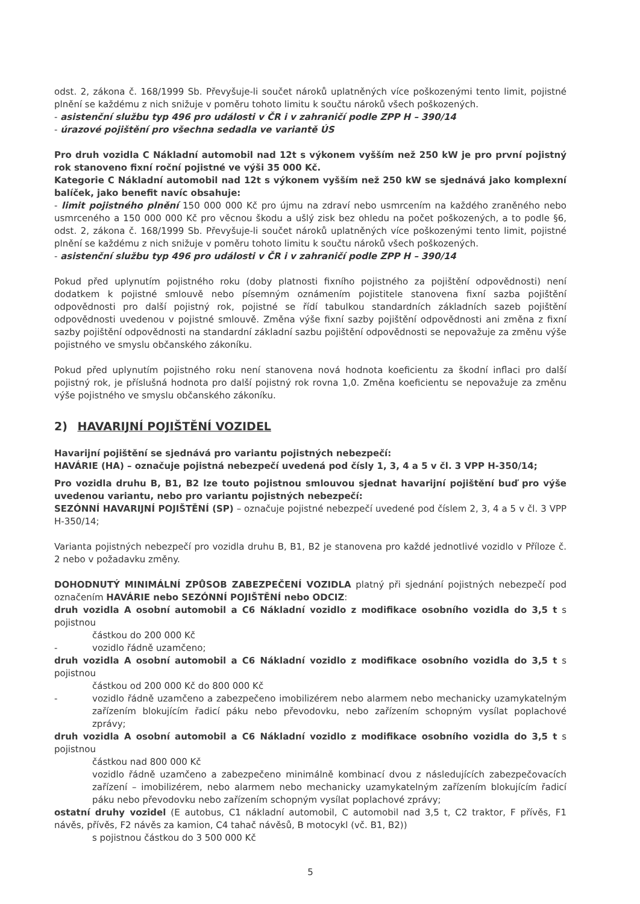odst. 2, zákona č. 168/1999 Sb. Převyšuje-li součet nároků uplatněných více poškozenými tento limit, pojistné plnění se každému z nich snižuje v poměru tohoto limitu k součtu nároků všech poškozených.
- asistenční službu typ 496 pro události v ČR i v zahraničí podle ZPP H – 390/14
- úrazové pojištění pro všechna sedadla ve variantě ÚS
Pro druh vozidla C Nákladní automobil nad 12t s výkonem vyšším než 250 kW je pro první pojistný rok stanoveno fixní roční pojistné ve výši 35 000 Kč.
Kategorie C Nákladní automobil nad 12t s výkonem vyšším než 250 kW se sjednává jako komplexní balíček, jako benefit navíc obsahuje:
- limit pojistného plnění 150 000 000 Kč pro újmu na zdraví nebo usmrcením na každého zraněného nebo usmrceného a 150 000 000 Kč pro věcnou škodu a ušlý zisk bez ohledu na počet poškozených, a to podle §6, odst. 2, zákona č. 168/1999 Sb. Převyšuje-li součet nároků uplatněných více poškozenými tento limit, pojistné plnění se každému z nich snižuje v poměru tohoto limitu k součtu nároků všech poškozených.
- asistenční službu typ 496 pro události v ČR i v zahraničí podle ZPP H – 390/14
Pokud před uplynutím pojistného roku (doby platnosti fixního pojistného za pojištění odpovědnosti) není dodatkem k pojistné smlouvě nebo písemným oznámením pojistitele stanovena fixní sazba pojištění odpovědnosti pro další pojistný rok, pojistné se řídí tabulkou standardních základních sazeb pojištění odpovědnosti uvedenou v pojistné smlouvě. Změna výše fixní sazby pojištění odpovědnosti ani změna z fixní sazby pojištění odpovědnosti na standardní základní sazbu pojištění odpovědnosti se nepovažuje za změnu výše pojistného ve smyslu občanského zákoníku.
Pokud před uplynutím pojistného roku není stanovena nová hodnota koeficientu za škodní inflaci pro další pojistný rok, je příslušná hodnota pro další pojistný rok rovna 1,0. Změna koeficientu se nepovažuje za změnu výše pojistného ve smyslu občanského zákoníku.
2) HAVARIJNÍ POJIŠTĚNÍ VOZIDEL
Havarijní pojištění se sjednává pro variantu pojistných nebezpečí:
HAVÁRIE (HA) – označuje pojistná nebezpečí uvedená pod čísly 1, 3, 4 a 5 v čl. 3 VPP H-350/14;
Pro vozidla druhu B, B1, B2 lze touto pojistnou smlouvou sjednat havarijní pojištění buď pro výše uvedenou variantu, nebo pro variantu pojistných nebezpečí:
SEZÓNNÍ HAVARIJNÍ POJIŠTĚNÍ (SP) – označuje pojistné nebezpečí uvedené pod číslem 2, 3, 4 a 5 v čl. 3 VPP H-350/14;
Varianta pojistných nebezpečí pro vozidla druhu B, B1, B2 je stanovena pro každé jednotlivé vozidlo v Příloze č. 2 nebo v požadavku změny.
DOHODNUTÝ MINIMÁLNÍ ZPŮSOB ZABEZPEČENÍ VOZIDLA platný při sjednání pojistných nebezpečí pod označením HAVÁRIE nebo SEZÓNNÍ POJIŠTĚNÍ nebo ODCIZ:
druh vozidla A osobní automobil a C6 Nákladní vozidlo z modifikace osobního vozidla do 3,5 t s pojistnou
částkou do 200 000 Kč
- vozidlo řádně uzamčeno;
druh vozidla A osobní automobil a C6 Nákladní vozidlo z modifikace osobního vozidla do 3,5 t s pojistnou
částkou od 200 000 Kč do 800 000 Kč
- vozidlo řádně uzamčeno a zabezpečeno imobilizérem nebo alarmem nebo mechanicky uzamykatelným zařízením blokujícím řadicí páku nebo převodovku, nebo zařízením schopným vysílat poplachové zprávy;
druh vozidla A osobní automobil a C6 Nákladní vozidlo z modifikace osobního vozidla do 3,5 t s pojistnou
částkou nad 800 000 Kč
vozidlo řádně uzamčeno a zabezpečeno minimálně kombinací dvou z následujících zabezpečovacích zařízení – imobilizérem, nebo alarmem nebo mechanicky uzamykatelným zařízením blokujícím řadicí páku nebo převodovku nebo zařízením schopným vysílat poplachové zprávy;
ostatní druhy vozidel (E autobus, C1 nákladní automobil, C automobil nad 3,5 t, C2 traktor, F přívěs, F1 návěs, přívěs, F2 návěs za kamion, C4 tahač návěsů, B motocykl (vč. B1, B2))
s pojistnou částkou do 3 500 000 Kč
5